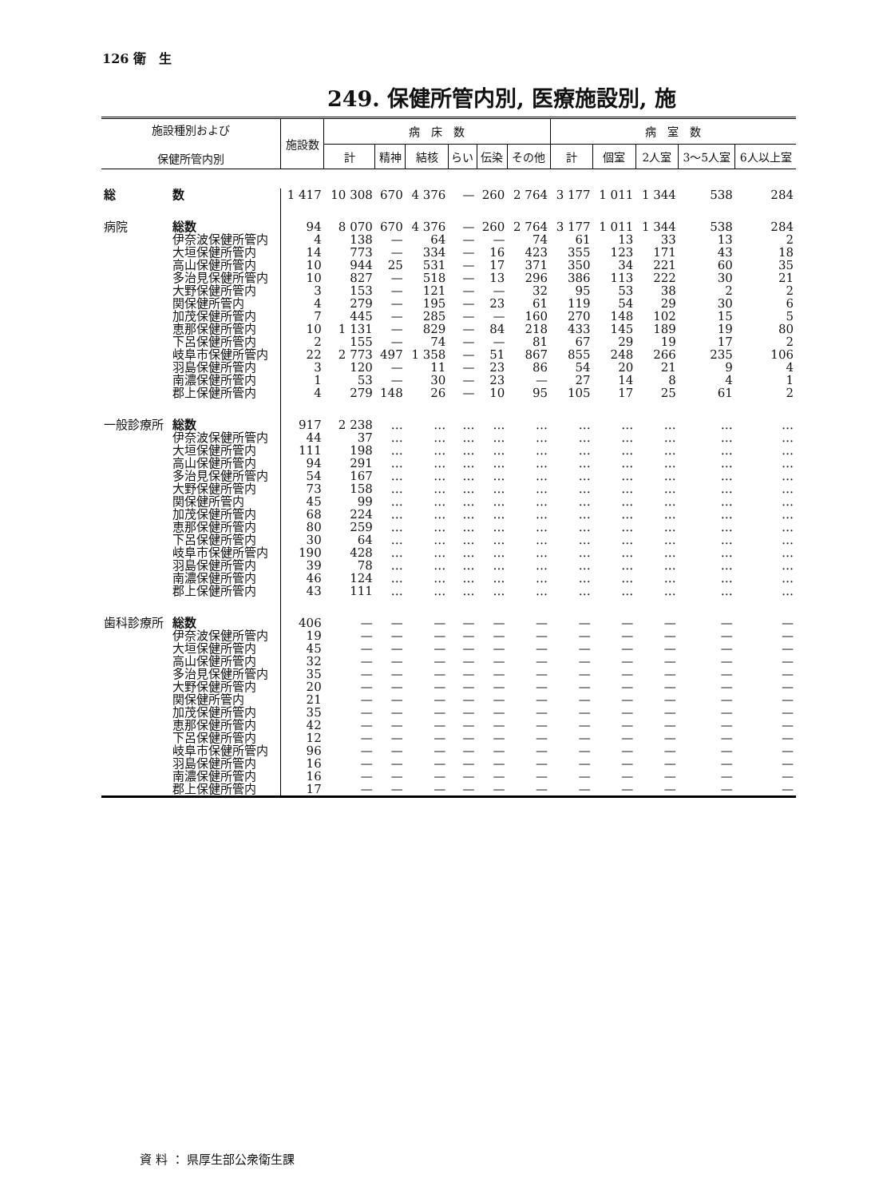126 衛　生
249. 保健所管内別, 医療施設別, 施
| 施設種別および 保健所管内別 | | 施設数 | 病 床 数 | | | | | | 病 室 数 | | | | |
| --- | --- | --- | --- | --- | --- | --- | --- | --- | --- | --- | --- | --- | --- |
| | | | 計 | 精神 | 結核 | らい | 伝染 | その他 | 計 | 個室 | 2人室 | 3～5人室 | 6人以上室 |
| 総 | 数 | 1 417 | 10 308 | 670 | 4 376 | — | 260 | 2 764 | 3 177 | 1 011 | 1 344 | 538 | 284 |
| 病院 | 総数 | 94 | 8 070 | 670 | 4 376 | — | 260 | 2 764 | 3 177 | 1 011 | 1 344 | 538 | 284 |
| | 伊奈波保健所管内 | 4 | 138 | — | 64 | — | — | 74 | 61 | 13 | 33 | 13 | 2 |
| | 大垣保健所管内 | 14 | 773 | — | 334 | — | 16 | 423 | 355 | 123 | 171 | 43 | 18 |
| | 高山保健所管内 | 10 | 944 | 25 | 531 | — | 17 | 371 | 350 | 34 | 221 | 60 | 35 |
| | 多治見保健所管内 | 10 | 827 | — | 518 | — | 13 | 296 | 386 | 113 | 222 | 30 | 21 |
| | 大野保健所管内 | 3 | 153 | — | 121 | — | — | 32 | 95 | 53 | 38 | 2 | 2 |
| | 関保健所管内 | 4 | 279 | — | 195 | — | 23 | 61 | 119 | 54 | 29 | 30 | 6 |
| | 加茂保健所管内 | 7 | 445 | — | 285 | — | — | 160 | 270 | 148 | 102 | 15 | 5 |
| | 恵那保健所管内 | 10 | 1 131 | — | 829 | — | 84 | 218 | 433 | 145 | 189 | 19 | 80 |
| | 下呂保健所管内 | 2 | 155 | — | 74 | — | — | 81 | 67 | 29 | 19 | 17 | 2 |
| | 岐阜市保健所管内 | 22 | 2 773 | 497 | 1 358 | — | 51 | 867 | 855 | 248 | 266 | 235 | 106 |
| | 羽島保健所管内 | 3 | 120 | — | 11 | — | 23 | 86 | 54 | 20 | 21 | 9 | 4 |
| | 南濃保健所管内 | 1 | 53 | — | 30 | — | 23 | — | 27 | 14 | 8 | 4 | 1 |
| | 郡上保健所管内 | 4 | 279 | 148 | 26 | — | 10 | 95 | 105 | 17 | 25 | 61 | 2 |
| 一般診療所 | 総数 | 917 | 2 238 | … | … | … | … | … | … | … | … | … | … |
| | 伊奈波保健所管内 | 44 | 37 | … | … | … | … | … | … | … | … | … | … |
| | 大垣保健所管内 | 111 | 198 | … | … | … | … | … | … | … | … | … | … |
| | 高山保健所管内 | 94 | 291 | … | … | … | … | … | … | … | … | … | … |
| | 多治見保健所管内 | 54 | 167 | … | … | … | … | … | … | … | … | … | … |
| | 大野保健所管内 | 73 | 158 | … | … | … | … | … | … | … | … | … | … |
| | 関保健所管内 | 45 | 99 | … | … | … | … | … | … | … | … | … | … |
| | 加茂保健所管内 | 68 | 224 | … | … | … | … | … | … | … | … | … | … |
| | 恵那保健所管内 | 80 | 259 | … | … | … | … | … | … | … | … | … | … |
| | 下呂保健所管内 | 30 | 64 | … | … | … | … | … | … | … | … | … | … |
| | 岐阜市保健所管内 | 190 | 428 | … | … | … | … | … | … | … | … | … | … |
| | 羽島保健所管内 | 39 | 78 | … | … | … | … | … | … | … | … | … | … |
| | 南濃保健所管内 | 46 | 124 | … | … | … | … | … | … | … | … | … | … |
| | 郡上保健所管内 | 43 | 111 | … | … | … | … | … | … | … | … | … | … |
| 歯科診療所 | 総数 | 406 | — | — | — | — | — | — | — | — | — | — | — |
| | 伊奈波保健所管内 | 19 | — | — | — | — | — | — | — | — | — | — | — |
| | 大垣保健所管内 | 45 | — | — | — | — | — | — | — | — | — | — | — |
| | 高山保健所管内 | 32 | — | — | — | — | — | — | — | — | — | — | — |
| | 多治見保健所管内 | 35 | — | — | — | — | — | — | — | — | — | — | — |
| | 大野保健所管内 | 20 | — | — | — | — | — | — | — | — | — | — | — |
| | 関保健所管内 | 21 | — | — | — | — | — | — | — | — | — | — | — |
| | 加茂保健所管内 | 35 | — | — | — | — | — | — | — | — | — | — | — |
| | 恵那保健所管内 | 42 | — | — | — | — | — | — | — | — | — | — | — |
| | 下呂保健所管内 | 12 | — | — | — | — | — | — | — | — | — | — | — |
| | 岐阜市保健所管内 | 96 | — | — | — | — | — | — | — | — | — | — | — |
| | 羽島保健所管内 | 16 | — | — | — | — | — | — | — | — | — | — | — |
| | 南濃保健所管内 | 16 | — | — | — | — | — | — | — | — | — | — | — |
| | 郡上保健所管内 | 17 | — | — | — | — | — | — | — | — | — | — | — |
資 料 ： 県厚生部公衆衛生課